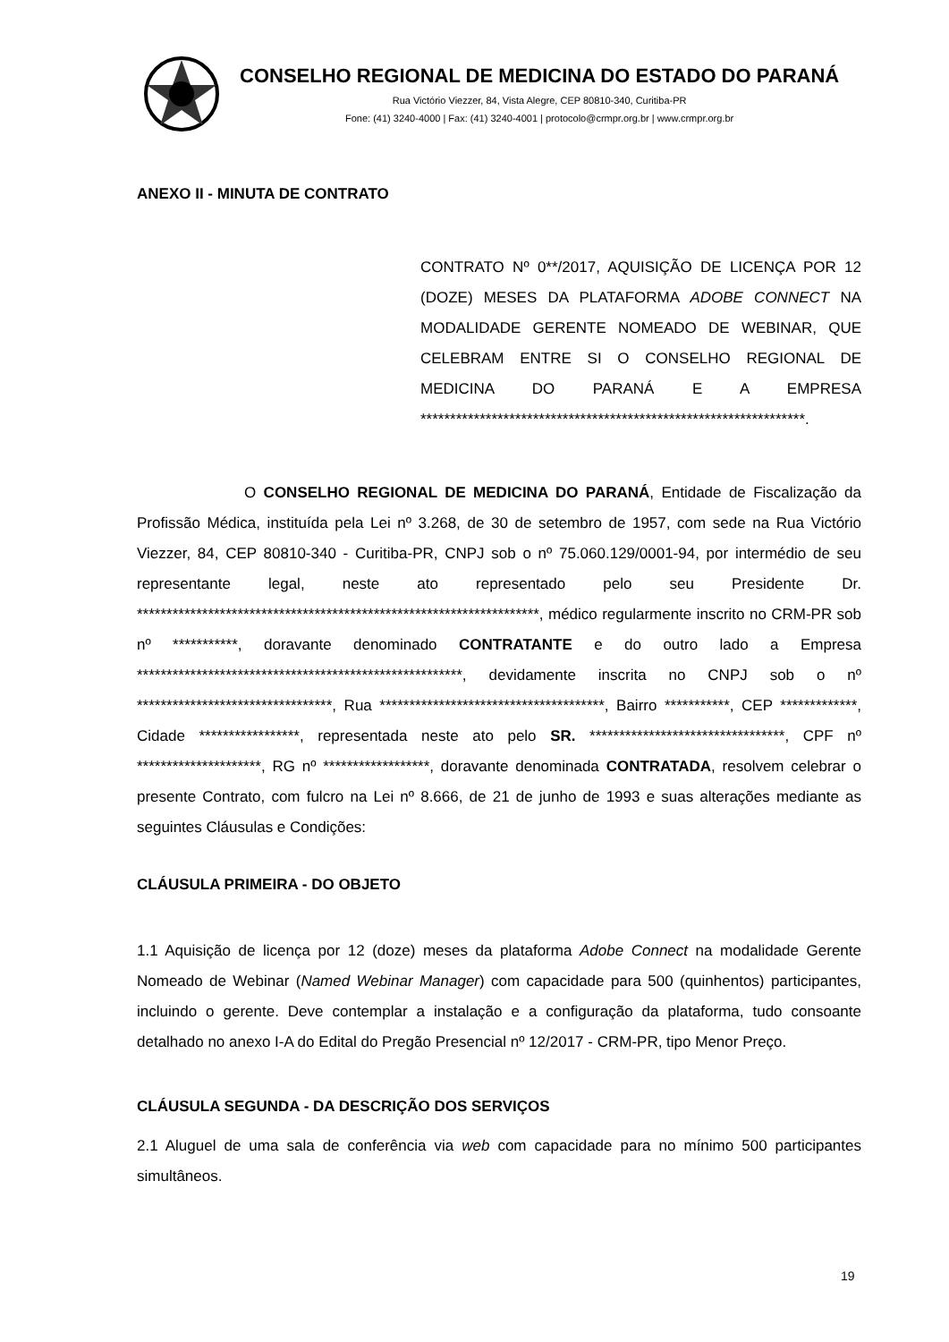CONSELHO REGIONAL DE MEDICINA DO ESTADO DO PARANÁ
Rua Victório Viezzer, 84, Vista Alegre, CEP 80810-340, Curitiba-PR
Fone: (41) 3240-4000 | Fax: (41) 3240-4001 | protocolo@crmpr.org.br | www.crmpr.org.br
ANEXO II - MINUTA DE CONTRATO
CONTRATO Nº 0**/2017, AQUISIÇÃO DE LICENÇA POR 12 (DOZE) MESES DA PLATAFORMA ADOBE CONNECT NA MODALIDADE GERENTE NOMEADO DE WEBINAR, QUE CELEBRAM ENTRE SI O CONSELHO REGIONAL DE MEDICINA DO PARANÁ E A EMPRESA *****************************************************************.
O CONSELHO REGIONAL DE MEDICINA DO PARANÁ, Entidade de Fiscalização da Profissão Médica, instituída pela Lei nº 3.268, de 30 de setembro de 1957, com sede na Rua Victório Viezzer, 84, CEP 80810-340 - Curitiba-PR, CNPJ sob o nº 75.060.129/0001-94, por intermédio de seu representante legal, neste ato representado pelo seu Presidente Dr. ********************************************************************, médico regularmente inscrito no CRM-PR sob nº ***********, doravante denominado CONTRATANTE e do outro lado a Empresa *******************************************************, devidamente inscrita no CNPJ sob o nº *********************************, Rua **************************************, Bairro ***********, CEP *************, Cidade *****************, representada neste ato pelo SR. *********************************, CPF nº *********************, RG nº ******************, doravante denominada CONTRATADA, resolvem celebrar o presente Contrato, com fulcro na Lei nº 8.666, de 21 de junho de 1993 e suas alterações mediante as seguintes Cláusulas e Condições:
CLÁUSULA PRIMEIRA - DO OBJETO
1.1 Aquisição de licença por 12 (doze) meses da plataforma Adobe Connect na modalidade Gerente Nomeado de Webinar (Named Webinar Manager) com capacidade para 500 (quinhentos) participantes, incluindo o gerente. Deve contemplar a instalação e a configuração da plataforma, tudo consoante detalhado no anexo I-A do Edital do Pregão Presencial nº 12/2017 - CRM-PR, tipo Menor Preço.
CLÁUSULA SEGUNDA - DA DESCRIÇÃO DOS SERVIÇOS
2.1 Aluguel de uma sala de conferência via web com capacidade para no mínimo 500 participantes simultâneos.
19